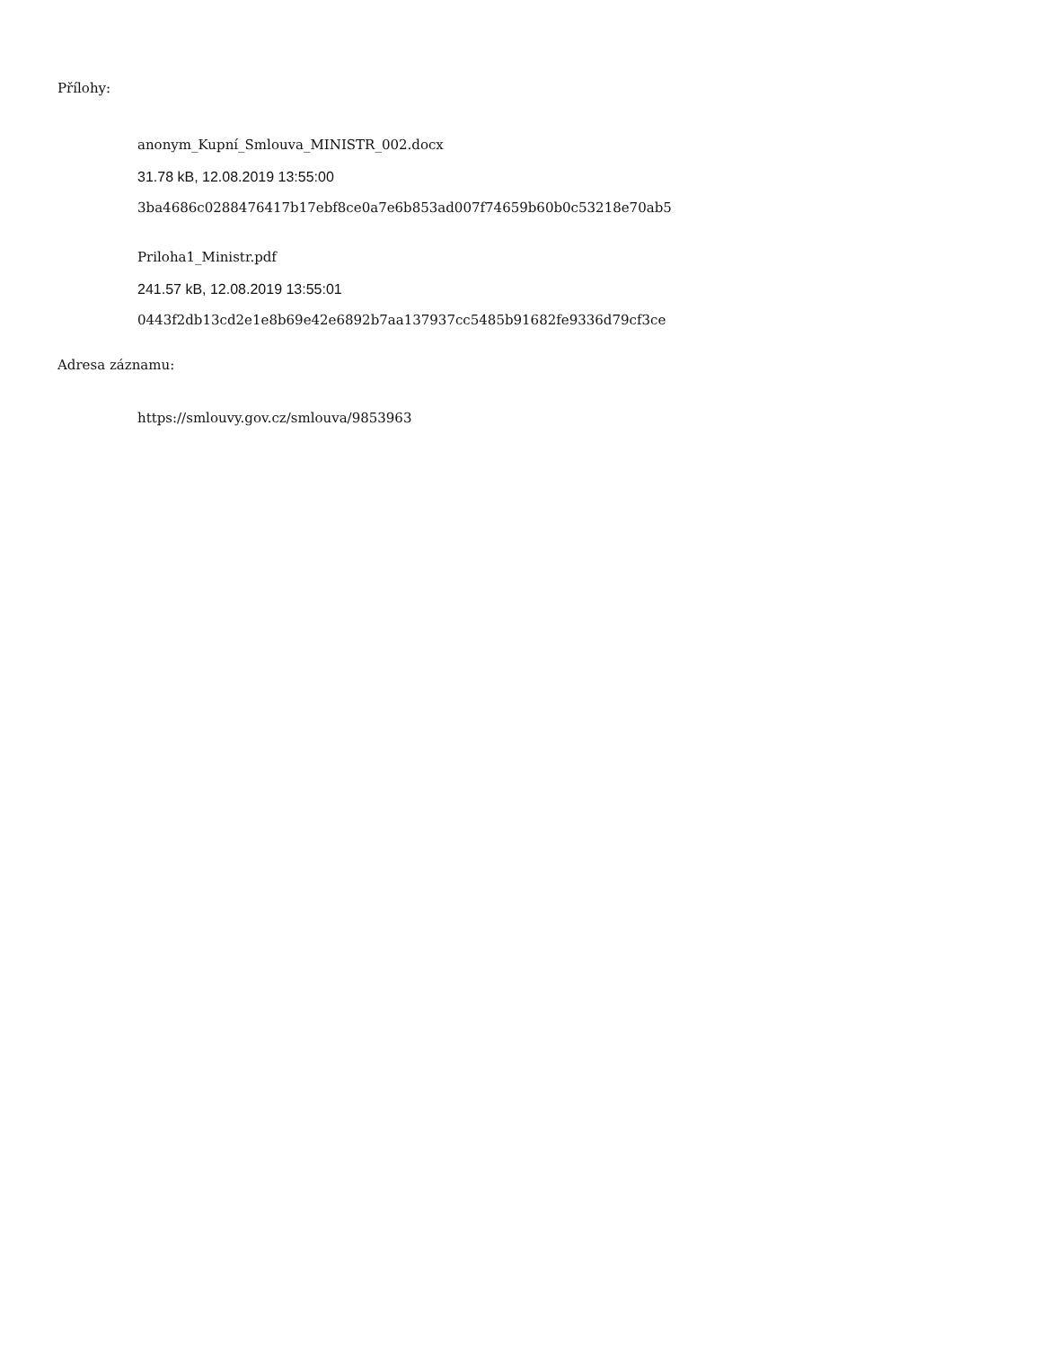Přílohy:
anonym_Kupní_Smlouva_MINISTR_002.docx
31.78 kB, 12.08.2019 13:55:00
3ba4686c0288476417b17ebf8ce0a7e6b853ad007f74659b60b0c53218e70ab5
Priloha1_Ministr.pdf
241.57 kB, 12.08.2019 13:55:01
0443f2db13cd2e1e8b69e42e6892b7aa137937cc5485b91682fe9336d79cf3ce
Adresa záznamu:
https://smlouvy.gov.cz/smlouva/9853963